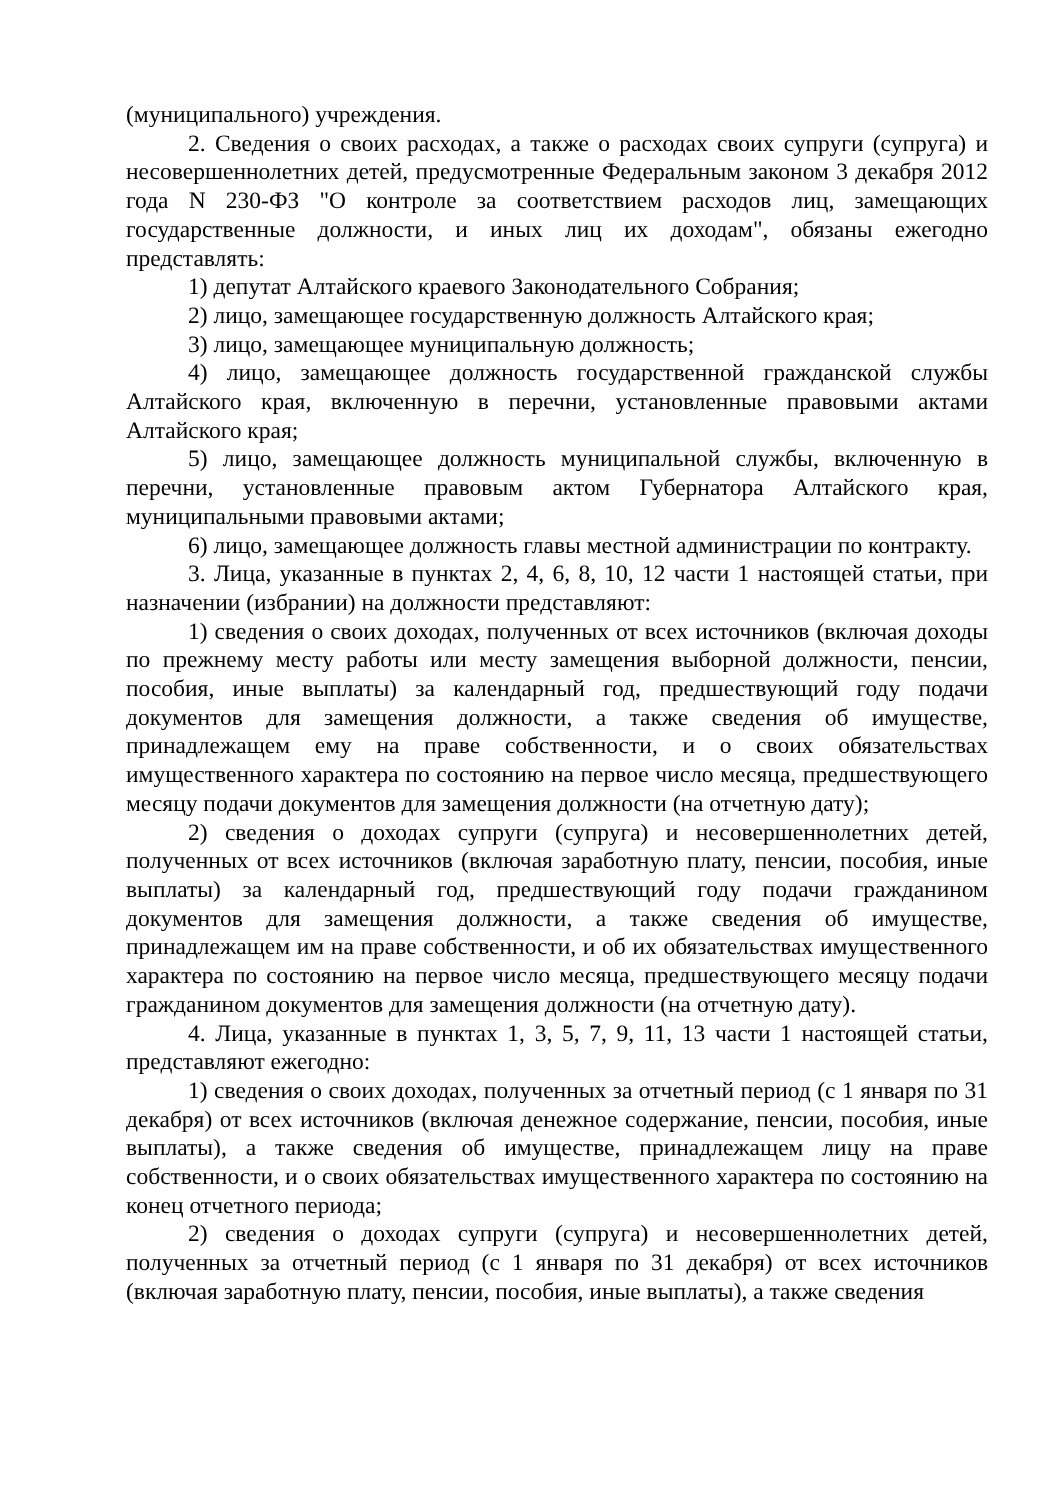(муниципального) учреждения.
2. Сведения о своих расходах, а также о расходах своих супруги (супруга) и несовершеннолетних детей, предусмотренные Федеральным законом 3 декабря 2012 года N 230-ФЗ "О контроле за соответствием расходов лиц, замещающих государственные должности, и иных лиц их доходам", обязаны ежегодно представлять:
1) депутат Алтайского краевого Законодательного Собрания;
2) лицо, замещающее государственную должность Алтайского края;
3) лицо, замещающее муниципальную должность;
4) лицо, замещающее должность государственной гражданской службы Алтайского края, включенную в перечни, установленные правовыми актами Алтайского края;
5) лицо, замещающее должность муниципальной службы, включенную в перечни, установленные правовым актом Губернатора Алтайского края, муниципальными правовыми актами;
6) лицо, замещающее должность главы местной администрации по контракту.
3. Лица, указанные в пунктах 2, 4, 6, 8, 10, 12 части 1 настоящей статьи, при назначении (избрании) на должности представляют:
1) сведения о своих доходах, полученных от всех источников (включая доходы по прежнему месту работы или месту замещения выборной должности, пенсии, пособия, иные выплаты) за календарный год, предшествующий году подачи документов для замещения должности, а также сведения об имуществе, принадлежащем ему на праве собственности, и о своих обязательствах имущественного характера по состоянию на первое число месяца, предшествующего месяцу подачи документов для замещения должности (на отчетную дату);
2) сведения о доходах супруги (супруга) и несовершеннолетних детей, полученных от всех источников (включая заработную плату, пенсии, пособия, иные выплаты) за календарный год, предшествующий году подачи гражданином документов для замещения должности, а также сведения об имуществе, принадлежащем им на праве собственности, и об их обязательствах имущественного характера по состоянию на первое число месяца, предшествующего месяцу подачи гражданином документов для замещения должности (на отчетную дату).
4. Лица, указанные в пунктах 1, 3, 5, 7, 9, 11, 13 части 1 настоящей статьи, представляют ежегодно:
1) сведения о своих доходах, полученных за отчетный период (с 1 января по 31 декабря) от всех источников (включая денежное содержание, пенсии, пособия, иные выплаты), а также сведения об имуществе, принадлежащем лицу на праве собственности, и о своих обязательствах имущественного характера по состоянию на конец отчетного периода;
2) сведения о доходах супруги (супруга) и несовершеннолетних детей, полученных за отчетный период (с 1 января по 31 декабря) от всех источников (включая заработную плату, пенсии, пособия, иные выплаты), а также сведения